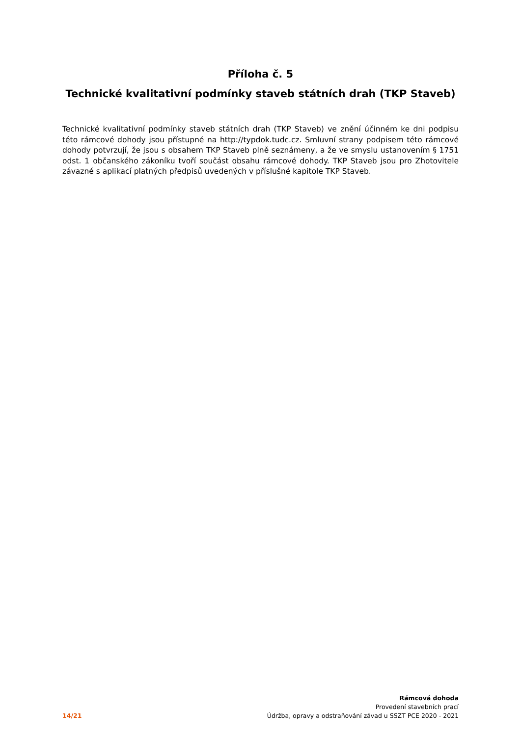Příloha č. 5
Technické kvalitativní podmínky staveb státních drah (TKP Staveb)
Technické kvalitativní podmínky staveb státních drah (TKP Staveb) ve znění účinném ke dni podpisu této rámcové dohody jsou přístupné na http://typdok.tudc.cz. Smluvní strany podpisem této rámcové dohody potvrzují, že jsou s obsahem TKP Staveb plně seznámeny, a že ve smyslu ustanovením § 1751 odst. 1 občanského zákoníku tvoří součást obsahu rámcové dohody. TKP Staveb jsou pro Zhotovitele závazné s aplikací platných předpisů uvedených v příslušné kapitole TKP Staveb.
14/21
Rámcová dohoda
Provedení stavebních prací
Údržba, opravy a odstraňování závad u SSZT PCE 2020 - 2021